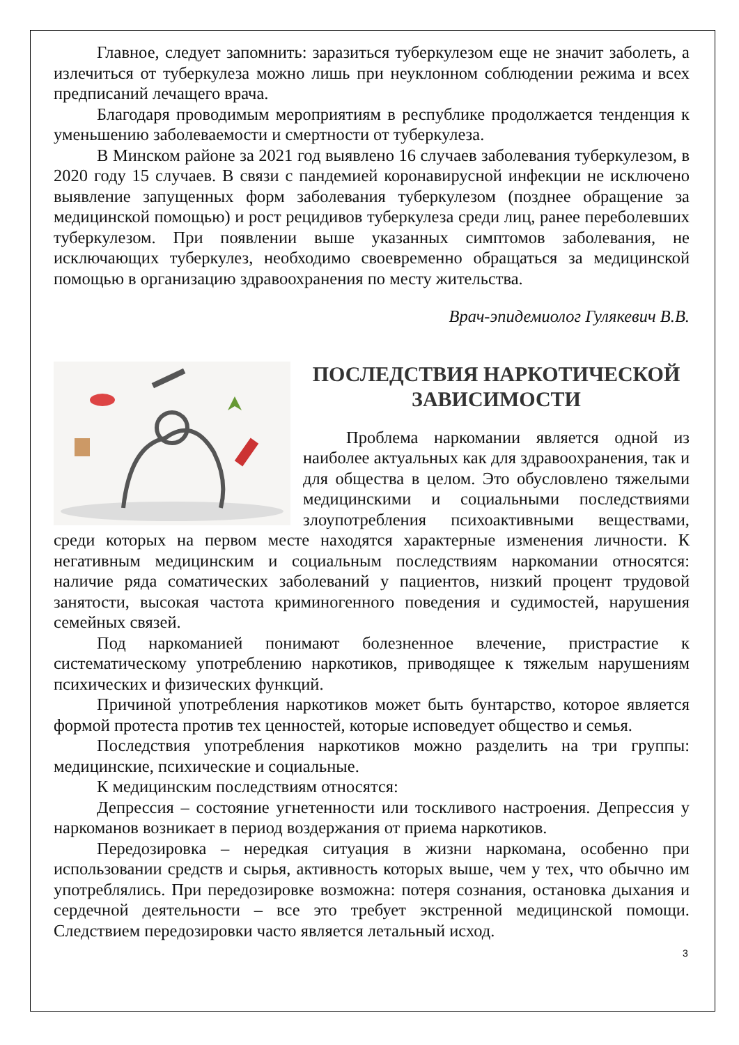Главное, следует запомнить: заразиться туберкулезом еще не значит заболеть, а излечиться от туберкулеза можно лишь при неуклонном соблюдении режима и всех предписаний лечащего врача.
Благодаря проводимым мероприятиям в республике продолжается тенденция к уменьшению заболеваемости и смертности от туберкулеза.
В Минском районе за 2021 год выявлено 16 случаев заболевания туберкулезом, в 2020 году 15 случаев. В связи с пандемией коронавирусной инфекции не исключено выявление запущенных форм заболевания туберкулезом (позднее обращение за медицинской помощью) и рост рецидивов туберкулеза среди лиц, ранее переболевших туберкулезом. При появлении выше указанных симптомов заболевания, не исключающих туберкулез, необходимо своевременно обращаться за медицинской помощью в организацию здравоохранения по месту жительства.
Врач-эпидемиолог Гулякевич В.В.
ПОСЛЕДСТВИЯ НАРКОТИЧЕСКОЙ ЗАВИСИМОСТИ
Проблема наркомании является одной из наиболее актуальных как для здравоохранения, так и для общества в целом. Это обусловлено тяжелыми медицинскими и социальными последствиями злоупотребления психоактивными веществами, среди которых на первом месте находятся характерные изменения личности. К негативным медицинским и социальным последствиям наркомании относятся: наличие ряда соматических заболеваний у пациентов, низкий процент трудовой занятости, высокая частота криминогенного поведения и судимостей, нарушения семейных связей.
Под наркоманией понимают болезненное влечение, пристрастие к систематическому употреблению наркотиков, приводящее к тяжелым нарушениям психических и физических функций.
Причиной употребления наркотиков может быть бунтарство, которое является формой протеста против тех ценностей, которые исповедует общество и семья.
Последствия употребления наркотиков можно разделить на три группы: медицинские, психические и социальные.
К медицинским последствиям относятся:
Депрессия – состояние угнетенности или тоскливого настроения. Депрессия у наркоманов возникает в период воздержания от приема наркотиков.
Передозировка – нередкая ситуация в жизни наркомана, особенно при использовании средств и сырья, активность которых выше, чем у тех, что обычно им употреблялись. При передозировке возможна: потеря сознания, остановка дыхания и сердечной деятельности – все это требует экстренной медицинской помощи. Следствием передозировки часто является летальный исход.
3